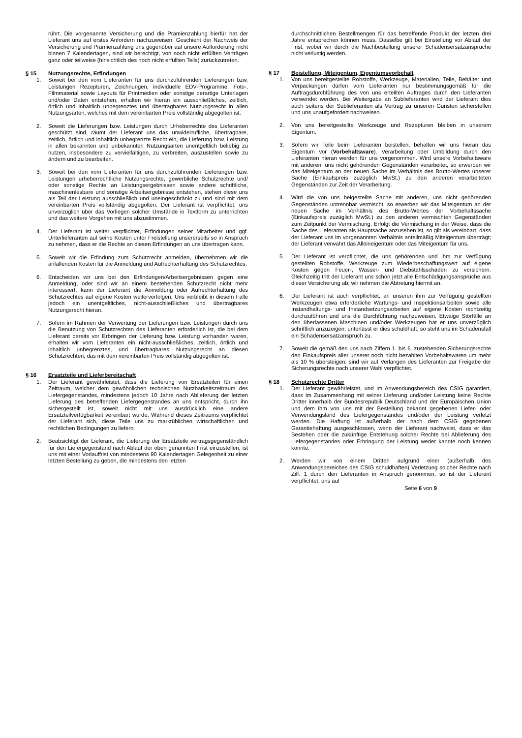rührt. Die vorgenannte Versicherung und die Prämienzahlung hierfür hat der Lieferant uns auf erstes Anfordern nachzuweisen. Geschieht der Nachweis der Versicherung und Prämienzahlung uns gegenüber auf unsere Aufforderung nicht binnen 7 Kalendertagen, sind wir berechtigt, von noch nicht erfüllten Verträgen ganz oder teilweise (hinsichtlich des noch nicht erfüllten Teils) zurückzutreten.
§ 15 Nutzungsrechte, Erfindungen
1. Soweit bei den vom Lieferanten für uns durchzuführenden Lieferungen bzw. Leistungen Rezepturen, Zeichnungen, individuelle EDV-Programme, Foto-, Filmmaterial sowie Layouts für Printmedien oder sonstige derartige Unterlagen und/oder Daten entstehen, erhalten wir hieran ein ausschließliches, zeitlich, örtlich und inhaltlich unbegrenztes und übertragbares Nutzungsrecht in allen Nutzungsarten, welches mit dem vereinbarten Preis vollständig abgegolten ist.
2. Soweit die Lieferungen bzw. Leistungen durch Urheberrechte des Lieferanten geschützt sind, räumt der Lieferant uns das unwiderrufliche, übertragbare, zeitlich, örtlich und inhaltlich unbegrenzte Recht ein, die Lieferung bzw. Leistung in allen bekannten und unbekannten Nutzungsarten unentgeltlich beliebig zu nutzen, insbesondere zu vervielfältigen, zu verbreiten, auszustellen sowie zu ändern und zu bearbeiten.
3. Soweit bei den vom Lieferanten für uns durchzuführenden Lieferungen bzw. Leistungen urheberrechtliche Nutzungsrechte, gewerbliche Schutzrechte und/ oder sonstige Rechte an Leistungsergebnissen sowie andere schriftliche, maschinenlesbare und sonstige Arbeitsergebnisse entstehen, stehen diese uns als Teil der Leistung ausschließlich und uneingeschränkt zu und sind mit dem vereinbarten Preis vollständig abgegolten. Der Lieferant ist verpflichtet, uns unverzüglich über das Vorliegen solcher Umstände in Textform zu unterrichten und das weitere Vorgehen mit uns abzustimmen.
4. Der Lieferant ist weiter verpflichtet, Erfindungen seiner Mitarbeiter und ggf. Unterlieferanten auf seine Kosten unter Freistellung unsererseits so in Anspruch zu nehmen, dass er die Rechte an diesen Erfindungen an uns übertragen kann.
5. Soweit wir die Erfindung zum Schutzrecht anmelden, übernehmen wir die anfallenden Kosten für die Anmeldung und Aufrechterhaltung des Schutzrechtes.
6. Entscheiden wir uns bei den Erfindungen/Arbeitsergebnissen gegen eine Anmeldung, oder sind wir an einem bestehenden Schutzrecht nicht mehr interessiert, kann der Lieferant die Anmeldung oder Aufrechterhaltung des Schutzrechtes auf eigene Kosten weiterverfolgen. Uns verbleibt in diesem Falle jedoch ein unentgeltliches, nicht-ausschließliches und übertragbares Nutzungsrecht hieran.
7. Sofern im Rahmen der Verwertung der Lieferungen bzw. Leistungen durch uns die Benutzung von Schutzrechten des Lieferanten erforderlich ist, die bei dem Lieferant bereits vor Erbringen der Lieferung bzw. Leistung vorhanden waren, erhalten wir vom Lieferanten ein nicht-ausschließliches, zeitlich, örtlich und inhaltlich unbegrenztes, und übertragbares Nutzungsrecht an diesen Schutzrechten, das mit dem vereinbarten Preis vollständig abgegolten ist.
§ 16 Ersatzteile und Lieferbereitschaft
1. Der Lieferant gewährleistet, dass die Lieferung von Ersatzteilen für einen Zeitraum, welcher dem gewöhnlichen technischen Nutzbarkeitszeitraum des Liefergegenstandes, mindestens jedoch 10 Jahre nach Ablieferung der letzten Lieferung des betreffenden Liefergegenstandes an uns entspricht, durch ihn sichergestellt ist, soweit nicht mit uns ausdrücklich eine andere Ersatzteilverfügbarkeit vereinbart wurde. Während dieses Zeitraums verpflichtet der Lieferant sich, diese Teile uns zu marktüblichen wirtschaftlichen und rechtlichen Bedingungen zu liefern.
2. Beabsichtigt der Lieferant, die Lieferung der Ersatzteile vertragsgegenständlich für den Liefergegenstand nach Ablauf der oben genannten Frist einzustellen, ist uns mit einer Vorlauffrist von mindestens 90 Kalendertagen Gelegenheit zu einer letzten Bestellung zu geben, die mindestens den letzten
durchschnittlichen Bestellmengen für das betreffende Produkt der letzten drei Jahre entsprechen können muss. Dasselbe gilt bei Einstellung vor Ablauf der Frist, wobei wir durch die Nachbestellung unserer Schadensersatzansprüche nicht verlustig werden.
§ 17 Beistellung, Miteigentum, Eigentumsvorbehalt
1. Von uns bereitgestellte Rohstoffe, Werkzeuge, Materialien, Teile, Behälter und Verpackungen dürfen vom Lieferanten nur bestimmungsgemäß für die Auftragsdurchführung des von uns erteilten Auftrages durch den Lieferanten verwendet werden. Bei Weitergabe an Sublieferanten wird der Lieferant dies auch seitens der Sublieferanten als Vertrag zu unseren Gunsten sicherstellen und uns unaufgefordert nachweisen.
2. Von uns bereitgestellte Werkzeuge und Rezepturen bleiben in unserem Eigentum.
3. Sofern wir Teile beim Lieferanten beistellen, behalten wir uns hieran das Eigentum vor (Vorbehaltsware). Verarbeitung oder Umbildung durch den Lieferanten hieran werden für uns vorgenommen. Wird unsere Vorbehaltsware mit anderen, uns nicht gehörenden Gegenständen verarbeitet, so erwerben wir das Miteigentum an der neuen Sache im Verhältnis des Brutto-Wertes unserer Sache (Einkaufspreis zuzüglich MwSt.) zu den anderen verarbeiteten Gegenständen zur Zeit der Verarbeitung.
4. Wird die von uns beigestellte Sache mit anderen, uns nicht gehörenden Gegenständen untrennbar vermischt, so erwerben wir das Miteigentum an der neuen Sache im Verhältnis des Brutto-Wertes der Vorbehaltssache (Einkaufspreis zuzüglich MwSt.) zu den anderen vermischten Gegenständen zum Zeitpunkt der Vermischung. Erfolgt die Vermischung in der Weise, dass die Sache des Lieferanten als Hauptsache anzusehen ist, so gilt als vereinbart, dass der Lieferant uns im vorgenannten Verhältnis anteilmäßig Miteigentum überträgt; der Lieferant verwahrt das Alleineigentum oder das Miteigentum für uns.
5. Der Lieferant ist verpflichtet, die uns gehörenden und ihm zur Verfügung gestellten Rohstoffe, Werkzeuge zum Wiederbeschaffungswert auf eigene Kosten gegen Feuer-, Wasser- und Diebstahlsschäden zu versichern. Gleichzeitig tritt der Lieferant uns schon jetzt alle Entschädigungsansprüche aus dieser Versicherung ab; wir nehmen die Abtretung hiermit an.
6. Der Lieferant ist auch verpflichtet, an unseren ihm zur Verfügung gestellten Werkzeugen etwa erforderliche Wartungs- und Inspektionsarbeiten sowie alle Instandhaltungs- und Instandsetzungsarbeiten auf eigene Kosten rechtzeitig durchzuführen und uns die Durchführung nachzuweisen. Etwaige Störfälle an den überlassenen Maschinen und/oder Werkzeugen hat er uns unverzüglich schriftlich anzuzeigen; unterlässt er dies schuldhaft, so steht uns im Schadensfall ein Schadensersatzanspruch zu.
7. Soweit die gemäß den uns nach Ziffern 1. bis 6. zustehenden Sicherungsrechte den Einkaufspreis aller unserer noch nicht bezahlten Vorbehaltswaren um mehr als 10 % übersteigen, sind wir auf Verlangen des Lieferanten zur Freigabe der Sicherungsrechte nach unserer Wahl verpflichtet.
§ 18 Schutzrechte Dritter
1. Der Lieferant gewährleistet, und im Anwendungsbereich des CSIG garantiert, dass im Zusammenhang mit seiner Lieferung und/oder Leistung keine Rechte Dritter innerhalb der Bundesrepublik Deutschland und der Europäischen Union und dem ihm von uns mit der Bestellung bekannt gegebenen Liefer- oder Verwendungsland des Liefergegenstandes und/oder der Leistung verletzt werden. Die Haftung ist außerhalb der nach dem CSIG gegebenen Garantiehaftung ausgeschlossen, wenn der Lieferant nachweist, dass er das Bestehen oder die zukünftige Entstehung solcher Rechte bei Ablieferung des Liefergegenstandes oder Erbringung der Leistung weder kannte noch kennen konnte.
2. Werden wir von einem Dritten aufgrund einer (außerhalb des Anwendungsbereiches des CSIG schuldhaften) Verletzung solcher Rechte nach Ziff. 1 durch den Lieferanten in Anspruch genommen, so ist der Lieferant verpflichtet, uns auf
Seite 6 von 9